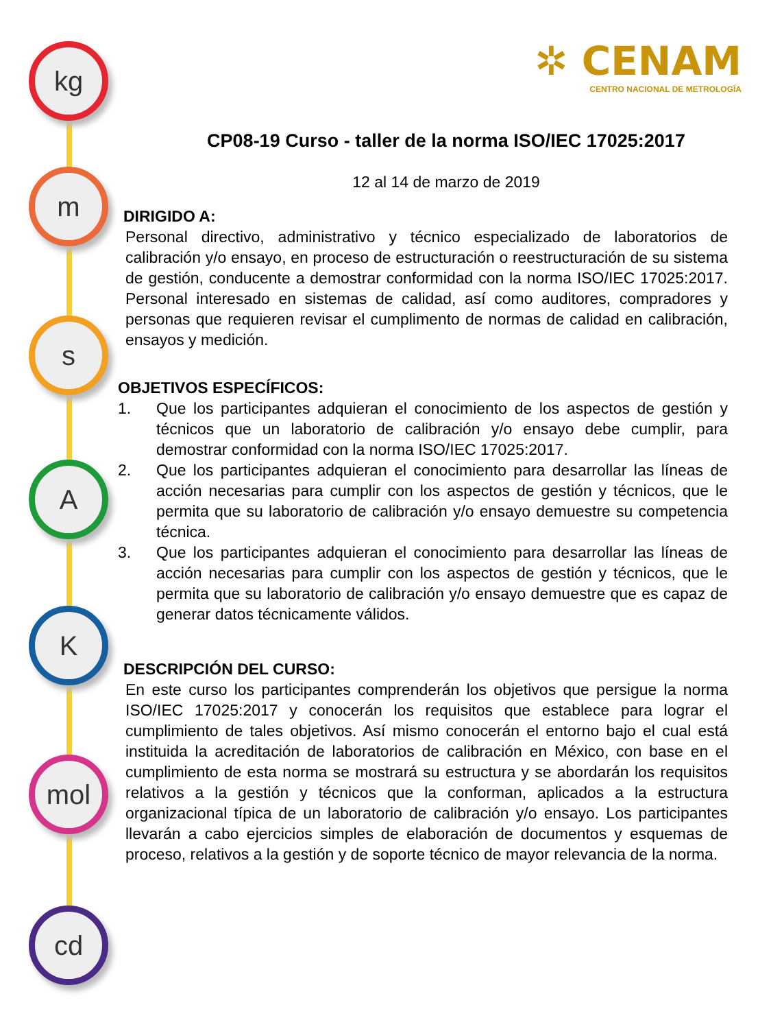kg
m
s
A
K
mol
cd
✲ CENAM
CENTRO NACIONAL DE METROLOGÍA
CP08-19 Curso - taller de la norma ISO/IEC 17025:2017
12 al 14 de marzo de 2019
DIRIGIDO A:
Personal directivo, administrativo y técnico especializado de laboratorios de calibración y/o ensayo, en proceso de estructuración o reestructuración de su sistema de gestión, conducente a demostrar conformidad con la norma ISO/IEC 17025:2017. Personal interesado en sistemas de calidad, así como auditores, compradores y personas que requieren revisar el cumplimento de normas de calidad en calibración, ensayos y medición.
OBJETIVOS ESPECÍFICOS:
1. Que los participantes adquieran el conocimiento de los aspectos de gestión y técnicos que un laboratorio de calibración y/o ensayo debe cumplir, para demostrar conformidad con la norma ISO/IEC 17025:2017.
2. Que los participantes adquieran el conocimiento para desarrollar las líneas de acción necesarias para cumplir con los aspectos de gestión y técnicos, que le permita que su laboratorio de calibración y/o ensayo demuestre su competencia técnica.
3. Que los participantes adquieran el conocimiento para desarrollar las líneas de acción necesarias para cumplir con los aspectos de gestión y técnicos, que le permita que su laboratorio de calibración y/o ensayo demuestre que es capaz de generar datos técnicamente válidos.
DESCRIPCIÓN DEL CURSO:
En este curso los participantes comprenderán los objetivos que persigue la norma ISO/IEC 17025:2017 y conocerán los requisitos que establece para lograr el cumplimiento de tales objetivos. Así mismo conocerán el entorno bajo el cual está instituida la acreditación de laboratorios de calibración en México, con base en el cumplimiento de esta norma se mostrará su estructura y se abordarán los requisitos relativos a la gestión y técnicos que la conforman, aplicados a la estructura organizacional típica de un laboratorio de calibración y/o ensayo. Los participantes llevarán a cabo ejercicios simples de elaboración de documentos y esquemas de proceso, relativos a la gestión y de soporte técnico de mayor relevancia de la norma.